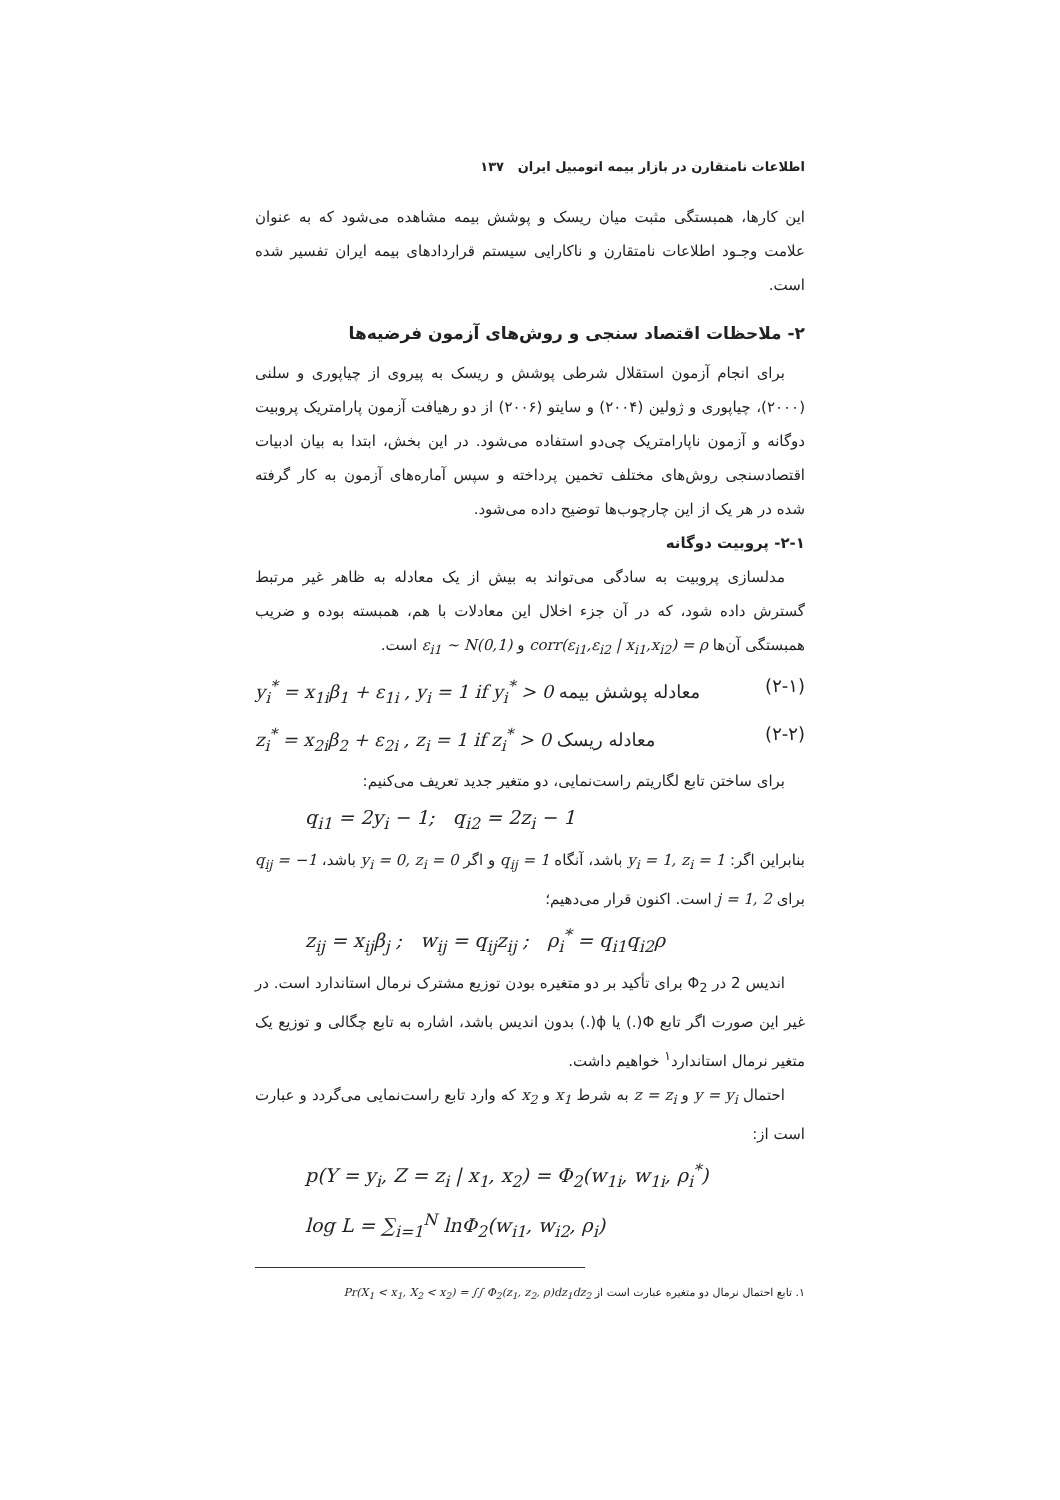اطلاعات نامتقارن در بازار بیمه اتومبیل ایران ۱۳۷
این کارها، همبستگی مثبت میان ریسک و پوشش بیمه مشاهده می‌شود که به عنوان علامت وجـود اطلاعات نامتقارن و ناکارایی سیستم قراردادهای بیمه ایران تفسیر شده است.
۲- ملاحظات اقتصاد سنجی و روش‌های آزمون فرضیه‌ها
برای انجام آزمون استقلال شرطی پوشش و ریسک به پیروی از چیاپوری و سلنی (۲۰۰۰)، چیاپوری و ژولین (۲۰۰۴) و سایتو (۲۰۰۶) از دو رهیافت آزمون پارامتریک پروبیت دوگانه و آزمون ناپارامتریک چی‌دو استفاده می‌شود. در این بخش، ابتدا به بیان ادبیات اقتصادسنجی روش‌های مختلف تخمین پرداخته و سپس آماره‌های آزمون به کار گرفته شده در هر یک از این چارچوب‌ها توضیح داده می‌شود.
۲-۱- پروبیت دوگانه
مدلسازی پروبیت به سادگی می‌تواند به بیش از یک معادله به ظاهر غیر مرتبط گسترش داده شود، که در آن جزء اخلال این معادلات با هم، همبسته بوده و ضریب همبستگی آن‌ها corr(ε<sub>i1</sub>,ε<sub>i2</sub> | x<sub>i1</sub>,x<sub>i2</sub>) = ρ و ε<sub>i1</sub> ~ N(0,1) است.
(۲-۱) معادله پوشش بیمه y<sub>i</sub><sup>*</sup> = x<sub>1i</sub>β<sub>1</sub> + ε<sub>1i</sub> , y<sub>i</sub> = 1 if y<sub>i</sub><sup>*</sup> > 0
(۲-۲) معادله ریسک z<sub>i</sub><sup>*</sup> = x<sub>2i</sub>β<sub>2</sub> + ε<sub>2i</sub> , z<sub>i</sub> = 1 if z<sub>i</sub><sup>*</sup> > 0
برای ساختن تابع لگاریتم راست‌نمایی، دو متغیر جدید تعریف می‌کنیم:
q<sub>i1</sub> = 2y<sub>i</sub> − 1; q<sub>i2</sub> = 2z<sub>i</sub> − 1
بنابراین اگر: y<sub>i</sub> = 1, z<sub>i</sub> = 1 باشد، آنگاه q<sub>ij</sub> = 1 و اگر y<sub>i</sub> = 0, z<sub>i</sub> = 0 باشد، q<sub>ij</sub> = −1 برای j = 1, 2 است. اکنون قرار می‌دهیم؛
z<sub>ij</sub> = x<sub>ij</sub>β<sub>j</sub> ; w<sub>ij</sub> = q<sub>ij</sub>z<sub>ij</sub> ; ρ<sub>i</sub><sup>*</sup> = q<sub>i1</sub>q<sub>i2</sub>ρ
اندیس 2 در Φ<sub>2</sub> برای تأکید بر دو متغیره بودن توزیع مشترک نرمال استاندارد است. در غیر این صورت اگر تابع Φ(.) یا ϕ(.) بدون اندیس باشد، اشاره به تابع چگالی و توزیع یک متغیر نرمال استاندارد<sup>۱</sup> خواهیم داشت.
احتمال y = y<sub>i</sub> و z = z<sub>i</sub> به شرط x<sub>1</sub> و x<sub>2</sub> که وارد تابع راست‌نمایی می‌گردد و عبارت است از:
p(Y = y<sub>i</sub>, Z = z<sub>i</sub> | x<sub>1</sub>, x<sub>2</sub>) = Φ<sub>2</sub>(w<sub>1i</sub>, w<sub>1i</sub>, ρ<sub>i</sub><sup>*</sup>)
log L = ∑<sub>i=1</sub><sup>N</sup> lnΦ<sub>2</sub>(w<sub>i1</sub>, w<sub>i2</sub>, ρ<sub>i</sub>)
۱. تابع احتمال نرمال دو متغیره عبارت است از Pr(X<sub>1</sub> < x<sub>1</sub>, X<sub>2</sub> < x<sub>2</sub>) = ∫∫ Φ<sub>2</sub>(z<sub>1</sub>, z<sub>2</sub>, ρ)dz<sub>1</sub>dz<sub>2</sub>